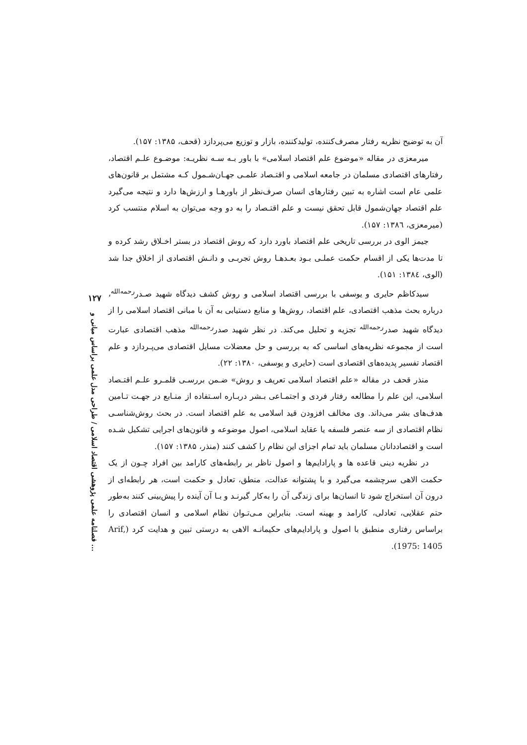آن به توضیح نظریه رفتار مصرف‌کننده، تولیدکننده، بازار و توزیع می‌پردازد (قحف، ۱۳۸۵: ۱۵۷).
میرمعزی در مقاله «موضوع علم اقتصاد اسلامی» با باور بـه سـه نظریـه: موضـوع علـم اقتصاد، رفتارهای اقتصادی مسلمان در جامعه اسلامی و اقتـصاد علمـی جهـان‌شـمول کـه مشتمل بر قانون‌های علمی عام است اشاره به تبین رفتارهای انسان صرف‌نظر از باورهـا و ارزش‌ها دارد و نتیجه می‌گیرد علم اقتصاد جهان‌شمول قابل تحقق نیست و علم اقتـصاد را به دو وجه می‌توان به اسلام منتسب کرد (میرمعزی، ۱۳۸٦: ۱۵۷).
جیمز الوی در بررسی تاریخی علم اقتصاد باورد دارد که روش اقتصاد در بستر اخـلاق رشد کرده و تا مدت‌ها یکی از اقسام حکمت عملـی بـود بعـدهـا روش تجربـی و دانـش اقتصادی از اخلاق جدا شد (الوی، ۱۳۸٤: ۱۵۱).
سیدکاظم حایری و یوسفی با بررسی اقتصاد اسلامی و روش کشف دیدگاه شهید صـدر<sup>رحمه‌الله</sup>، درباره بحث مذهب اقتصادی، علم اقتصاد، روش‌ها و منابع دستیابی به آن با مبانی اقتصاد اسلامی را از دیدگاه شهید صدر<sup>رحمه‌الله</sup> تجزیه و تحلیل می‌کند. در نظر شهید صدر<sup>رحمه‌الله</sup> مذهب اقتصادی عبارت است از مجموعه نظریه‌های اساسی که به بررسی و حل معضلات مسایل اقتصادی می‌پـردازد و علم اقتصاد تفسیر پدیده‌های اقتصادی است (حایری و یوسفی، ۱۳۸۰: ۲۲).
منذر قحف در مقاله «علم اقتصاد اسلامی تعریف و روش» ضـمن بررسـی قلمـرو علـم اقتـصاد اسلامی، این علم را مطالعه رفتار فردی و اجتمـاعی بـشر دربـاره اسـتفاده از منـابع در جهـت تـامین هدف‌های بشر می‌داند. وی مخالف افزودن قید اسلامی به علم اقتصاد است. در بحث روش‌شناسـی نظام اقتصادی از سه عنصر فلسفه یا عقاید اسلامی، اصول موضوعه و قانون‌های اجرایی تشکیل شـده است و اقتصاددانان مسلمان باید تمام اجزای این نظام را کشف کنند (منذر، ۱۳۸۵: ۱۵۷).
در نظریه دینی قاعده ها و پارادایم‌ها و اصول ناظر بر رابطه‌های کارامد بین افراد چـون از یک حکمت الاهی سرچشمه می‌گیرد و با پشتوانه عدالت، منطق، تعادل و حکمت است، هر رابطه‌ای از درون آن استخراج شود تا انسان‌ها برای زندگی آن را به‌کار گیرنـد و بـا آن آینده را پیش‌بینی کنند به‌طور حتم عقلایی، تعادلی، کارامد و بهینه است. بنابراین مـی‌تـوان نظام اسلامی و انسان اقتصادی را براساس رفتاری منطبق با اصول و پارادایم‌های حکیمانـه الاهی به درستی تبین و هدایت کرد (Arif, 1975: 1405).
۱۲۷
فصلنامه علمی پژوهشی اقتصاد اسلامی / طراحی مدل علمی براساس مبانی و ...